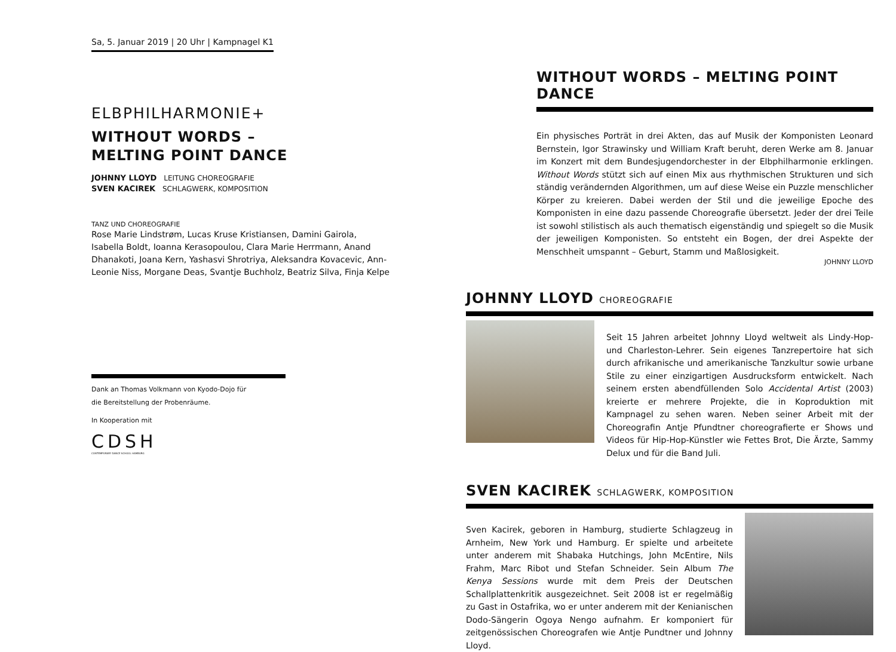Sa, 5. Januar 2019 | 20 Uhr | Kampnagel K1
ELBPHILHARMONIE+
WITHOUT WORDS –
MELTING POINT DANCE
JOHNNY LLOYD LEITUNG CHOREOGRAFIE
SVEN KACIREK SCHLAGWERK, KOMPOSITION
TANZ UND CHOREOGRAFIE
Rose Marie Lindstrøm, Lucas Kruse Kristiansen, Damini Gairola, Isabella Boldt, Ioanna Kerasopoulou, Clara Marie Herrmann, Anand Dhanakoti, Joana Kern, Yashasvi Shrotriya, Aleksandra Kovacevic, Ann-Leonie Niss, Morgane Deas, Svantje Buchholz, Beatriz Silva, Finja Kelpe
Dank an Thomas Volkmann von Kyodo-Dojo für
die Bereitstellung der Probenräume.
In Kooperation mit
CDSH
CONTEMPORARY DANCE SCHOOL HAMBURG
WITHOUT WORDS – MELTING POINT DANCE
Ein physisches Porträt in drei Akten, das auf Musik der Komponisten Leonard Bernstein, Igor Strawinsky und William Kraft beruht, deren Werke am 8. Januar im Konzert mit dem Bundesjugendorchester in der Elbphilharmonie erklingen. Without Words stützt sich auf einen Mix aus rhythmischen Strukturen und sich ständig verändernden Algorithmen, um auf diese Weise ein Puzzle menschlicher Körper zu kreieren. Dabei werden der Stil und die jeweilige Epoche des Komponisten in eine dazu passende Choreografie übersetzt. Jeder der drei Teile ist sowohl stilistisch als auch thematisch eigenständig und spiegelt so die Musik der jeweiligen Komponisten. So entsteht ein Bogen, der drei Aspekte der Menschheit umspannt – Geburt, Stamm und Maßlosigkeit.
JOHNNY LLOYD
JOHNNY LLOYD CHOREOGRAFIE
Seit 15 Jahren arbeitet Johnny Lloyd weltweit als Lindy-Hop- und Charleston-Lehrer. Sein eigenes Tanzrepertoire hat sich durch afrikanische und amerikanische Tanzkultur sowie urbane Stile zu einer einzigartigen Ausdrucksform entwickelt. Nach seinem ersten abendfüllenden Solo Accidental Artist (2003) kreierte er mehrere Projekte, die in Koproduktion mit Kampnagel zu sehen waren. Neben seiner Arbeit mit der Choreografin Antje Pfundtner choreografierte er Shows und Videos für Hip-Hop-Künstler wie Fettes Brot, Die Ärzte, Sammy Delux und für die Band Juli.
SVEN KACIREK SCHLAGWERK, KOMPOSITION
Sven Kacirek, geboren in Hamburg, studierte Schlagzeug in Arnheim, New York und Hamburg. Er spielte und arbeitete unter anderem mit Shabaka Hutchings, John McEntire, Nils Frahm, Marc Ribot und Stefan Schneider. Sein Album The Kenya Sessions wurde mit dem Preis der Deutschen Schallplattenkritik ausgezeichnet. Seit 2008 ist er regelmäßig zu Gast in Ostafrika, wo er unter anderem mit der Kenianischen Dodo-Sängerin Ogoya Nengo aufnahm. Er komponiert für zeitgenössischen Choreografen wie Antje Pundtner und Johnny Lloyd.